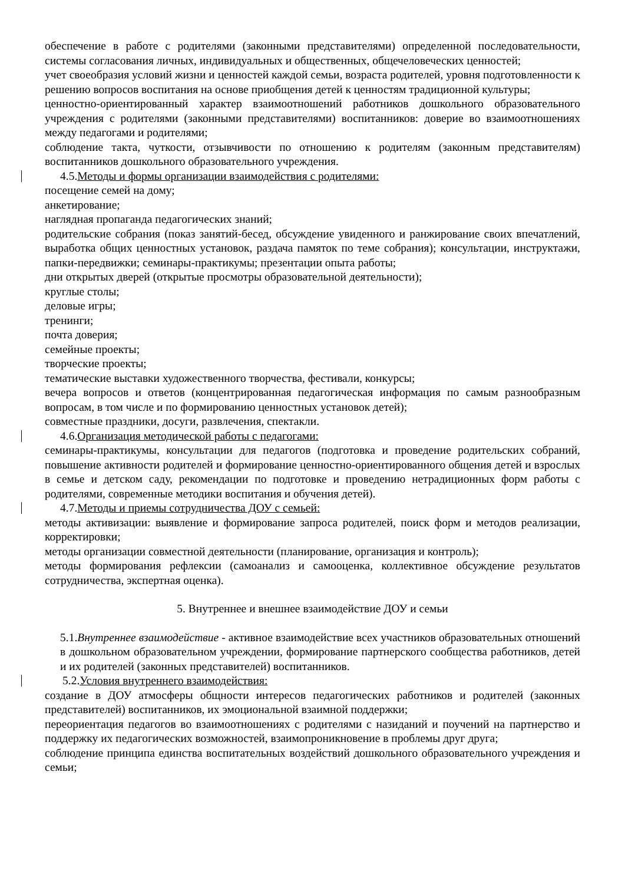обеспечение в работе с родителями (законными представителями) определенной последовательности, системы согласования личных, индивидуальных и общественных, общечеловеческих ценностей;
учет своеобразия условий жизни и ценностей каждой семьи, возраста родителей, уровня подготовленности к решению вопросов воспитания на основе приобщения детей к ценностям традиционной культуры;
ценностно-ориентированный характер взаимоотношений работников дошкольного образовательного учреждения с родителями (законными представителями) воспитанников: доверие во взаимоотношениях между педагогами и родителями;
соблюдение такта, чуткости, отзывчивости по отношению к родителям (законным представителям) воспитанников дошкольного образовательного учреждения.
4.5.Методы и формы организации взаимодействия с родителями:
посещение семей на дому;
анкетирование;
наглядная пропаганда педагогических знаний;
родительские собрания (показ занятий-бесед, обсуждение увиденного и ранжирование своих впечатлений, выработка общих ценностных установок, раздача памяток по теме собрания); консультации, инструктажи, папки-передвижки; семинары-практикумы; презентации опыта работы;
дни открытых дверей (открытые просмотры образовательной деятельности);
круглые столы;
деловые игры;
тренинги;
почта доверия;
семейные проекты;
творческие проекты;
тематические выставки художественного творчества, фестивали, конкурсы;
вечера вопросов и ответов (концентрированная педагогическая информация по самым разнообразным вопросам, в том числе и по формированию ценностных установок детей);
совместные праздники, досуги, развлечения, спектакли.
4.6.Организация методической работы с педагогами:
семинары-практикумы, консультации для педагогов (подготовка и проведение родительских собраний, повышение активности родителей и формирование ценностно-ориентированного общения детей и взрослых в семье и детском саду, рекомендации по подготовке и проведению нетрадиционных форм работы с родителями, современные методики воспитания и обучения детей).
4.7.Методы и приемы сотрудничества ДОУ с семьей:
методы активизации: выявление и формирование запроса родителей, поиск форм и методов реализации, корректировки;
методы организации совместной деятельности (планирование, организация и контроль);
методы формирования рефлексии (самоанализ и самооценка, коллективное обсуждение результатов сотрудничества, экспертная оценка).
5. Внутреннее и внешнее взаимодействие ДОУ и семьи
5.1.Внутреннее взаимодействие - активное взаимодействие всех участников образовательных отношений в дошкольном образовательном учреждении, формирование партнерского сообщества работников, детей и их родителей (законных представителей) воспитанников.
5.2.Условия внутреннего взаимодействия:
создание в ДОУ атмосферы общности интересов педагогических работников и родителей (законных представителей) воспитанников, их эмоциональной взаимной поддержки;
переориентация педагогов во взаимоотношениях с родителями с назиданий и поучений на партнерство и поддержку их педагогических возможностей, взаимопроникновение в проблемы друг друга;
соблюдение принципа единства воспитательных воздействий дошкольного образовательного учреждения и семьи;